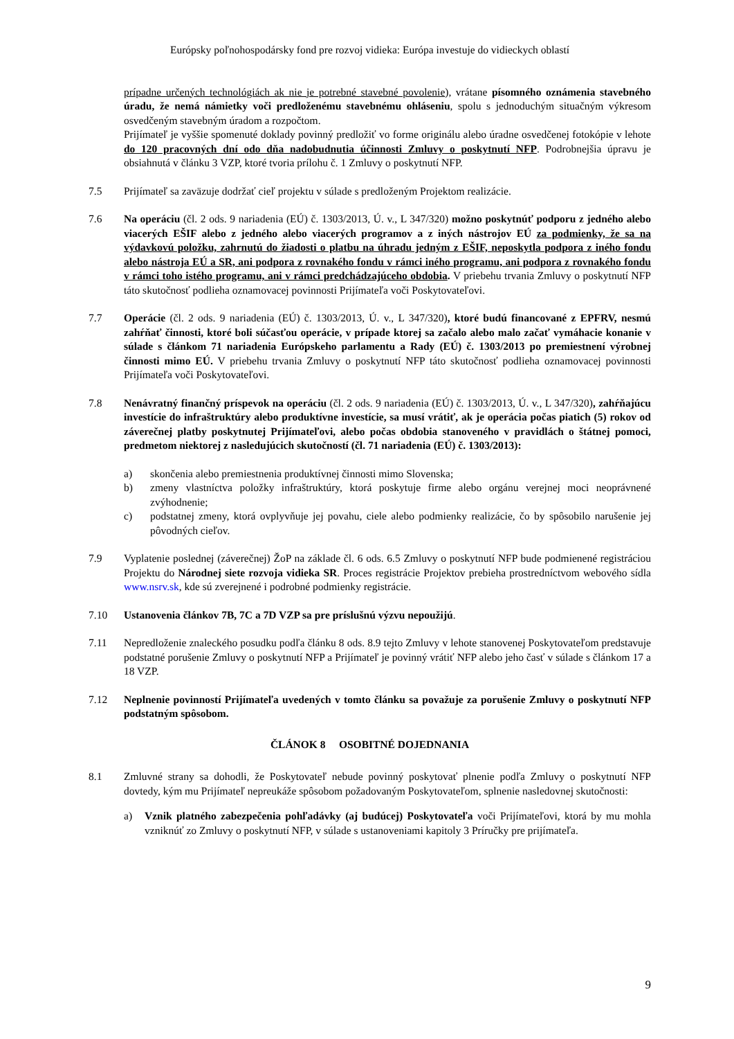Európsky poľnohospodársky fond pre rozvoj vidieka: Európa investuje do vidieckych oblastí
prípadne určených technológiách ak nie je potrebné stavebné povolenie), vrátane písomného oznámenia stavebného úradu, že nemá námietky voči predloženému stavebnému ohláseniu, spolu s jednoduchým situačným výkresom osvedčeným stavebným úradom a rozpočtom.
Prijímateľ je vyššie spomenuté doklady povinný predložiť vo forme originálu alebo úradne osvedčenej fotokópie v lehote do 120 pracovných dní odo dňa nadobudnutia účinnosti Zmluvy o poskytnutí NFP. Podrobnejšia úpravu je obsiahnutá v článku 3 VZP, ktoré tvoria prílohu č. 1 Zmluvy o poskytnutí NFP.
7.5 Prijímateľ sa zaväzuje dodržať cieľ projektu v súlade s predloženým Projektom realizácie.
7.6 Na operáciu (čl. 2 ods. 9 nariadenia (EÚ) č. 1303/2013, Ú. v., L 347/320) možno poskytnúť podporu z jedného alebo viacerých EŠIF alebo z jedného alebo viacerých programov a z iných nástrojov EÚ za podmienky, že sa na výdavkovú položku, zahrnutú do žiadosti o platbu na úhradu jedným z EŠIF, neposkytla podpora z iného fondu alebo nástroja EÚ a SR, ani podpora z rovnakého fondu v rámci iného programu, ani podpora z rovnakého fondu v rámci toho istého programu, ani v rámci predchádzajúceho obdobia. V priebehu trvania Zmluvy o poskytnutí NFP táto skutočnosť podlieha oznamovacej povinnosti Prijímateľa voči Poskytovateľovi.
7.7 Operácie (čl. 2 ods. 9 nariadenia (EÚ) č. 1303/2013, Ú. v., L 347/320), ktoré budú financované z EPFRV, nesmú zahŕňať činnosti, ktoré boli súčasťou operácie, v prípade ktorej sa začalo alebo malo začať vymáhacie konanie v súlade s článkom 71 nariadenia Európskeho parlamentu a Rady (EÚ) č. 1303/2013 po premiestnení výrobnej činnosti mimo EÚ. V priebehu trvania Zmluvy o poskytnutí NFP táto skutočnosť podlieha oznamovacej povinnosti Prijímateľa voči Poskytovateľovi.
7.8 Nenávratný finančný príspevok na operáciu (čl. 2 ods. 9 nariadenia (EÚ) č. 1303/2013, Ú. v., L 347/320), zahŕňajúcu investície do infraštruktúry alebo produktívne investície, sa musí vrátiť, ak je operácia počas piatich (5) rokov od záverečnej platby poskytnutej Prijímateľovi, alebo počas obdobia stanoveného v pravidlách o štátnej pomoci, predmetom niektorej z nasledujúcich skutočností (čl. 71 nariadenia (EÚ) č. 1303/2013):
a) skončenia alebo premiestnenia produktívnej činnosti mimo Slovenska;
b) zmeny vlastníctva položky infraštruktúry, ktorá poskytuje firme alebo orgánu verejnej moci neoprávnené zvýhodnenie;
c) podstatnej zmeny, ktorá ovplyvňuje jej povahu, ciele alebo podmienky realizácie, čo by spôsobilo narušenie jej pôvodných cieľov.
7.9 Vyplatenie poslednej (záverečnej) ŽoP na základe čl. 6 ods. 6.5 Zmluvy o poskytnutí NFP bude podmienené registráciou Projektu do Národnej siete rozvoja vidieka SR. Proces registrácie Projektov prebieha prostredníctvom webového sídla www.nsrv.sk, kde sú zverejnené i podrobné podmienky registrácie.
7.10 Ustanovenia článkov 7B, 7C a 7D VZP sa pre príslušnú výzvu nepoužijú.
7.11 Nepredloženie znaleckého posudku podľa článku 8 ods. 8.9 tejto Zmluvy v lehote stanovenej Poskytovateľom predstavuje podstatné porušenie Zmluvy o poskytnutí NFP a Prijímateľ je povinný vrátiť NFP alebo jeho časť v súlade s článkom 17 a 18 VZP.
7.12 Neplnenie povinností Prijímateľa uvedených v tomto článku sa považuje za porušenie Zmluvy o poskytnutí NFP podstatným spôsobom.
ČLÁNOK 8 OSOBITNÉ DOJEDNANIA
8.1 Zmluvné strany sa dohodli, že Poskytovateľ nebude povinný poskytovať plnenie podľa Zmluvy o poskytnutí NFP dovtedy, kým mu Prijímateľ nepreukáže spôsobom požadovaným Poskytovateľom, splnenie nasledovnej skutočnosti:
a) Vznik platného zabezpečenia pohľadávky (aj budúcej) Poskytovateľa voči Prijímateľovi, ktorá by mu mohla vzniknúť zo Zmluvy o poskytnutí NFP, v súlade s ustanoveniami kapitoly 3 Príručky pre prijímateľa.
9